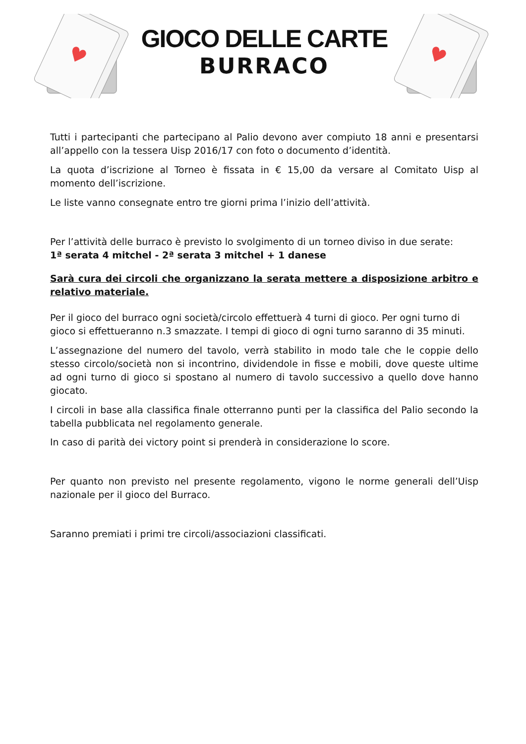♥
GIOCO DELLE CARTE
BURRACO
♥
Tutti i partecipanti che partecipano al Palio devono aver compiuto 18 anni e presentarsi all’appello con la tessera Uisp 2016/17 con foto o documento d’identità.
La quota d’iscrizione al Torneo è fissata in € 15,00 da versare al Comitato Uisp al momento dell’iscrizione.
Le liste vanno consegnate entro tre giorni prima l’inizio dell’attività.
Per l’attività delle burraco è previsto lo svolgimento di un torneo diviso in due serate:
1ª serata 4 mitchel - 2ª serata 3 mitchel + 1 danese
Sarà cura dei circoli che organizzano la serata mettere a disposizione arbitro e relativo materiale.
Per il gioco del burraco ogni società/circolo effettuerà 4 turni di gioco. Per ogni turno di gioco si effettueranno n.3 smazzate. I tempi di gioco di ogni turno saranno di 35 minuti.
L’assegnazione del numero del tavolo, verrà stabilito in modo tale che le coppie dello stesso circolo/società non si incontrino, dividendole in fisse e mobili, dove queste ultime ad ogni turno di gioco si spostano al numero di tavolo successivo a quello dove hanno giocato.
I circoli in base alla classifica finale otterranno punti per la classifica del Palio secondo la tabella pubblicata nel regolamento generale.
In caso di parità dei victory point si prenderà in considerazione lo score.
Per quanto non previsto nel presente regolamento, vigono le norme generali dell’Uisp nazionale per il gioco del Burraco.
Saranno premiati i primi tre circoli/associazioni classificati.